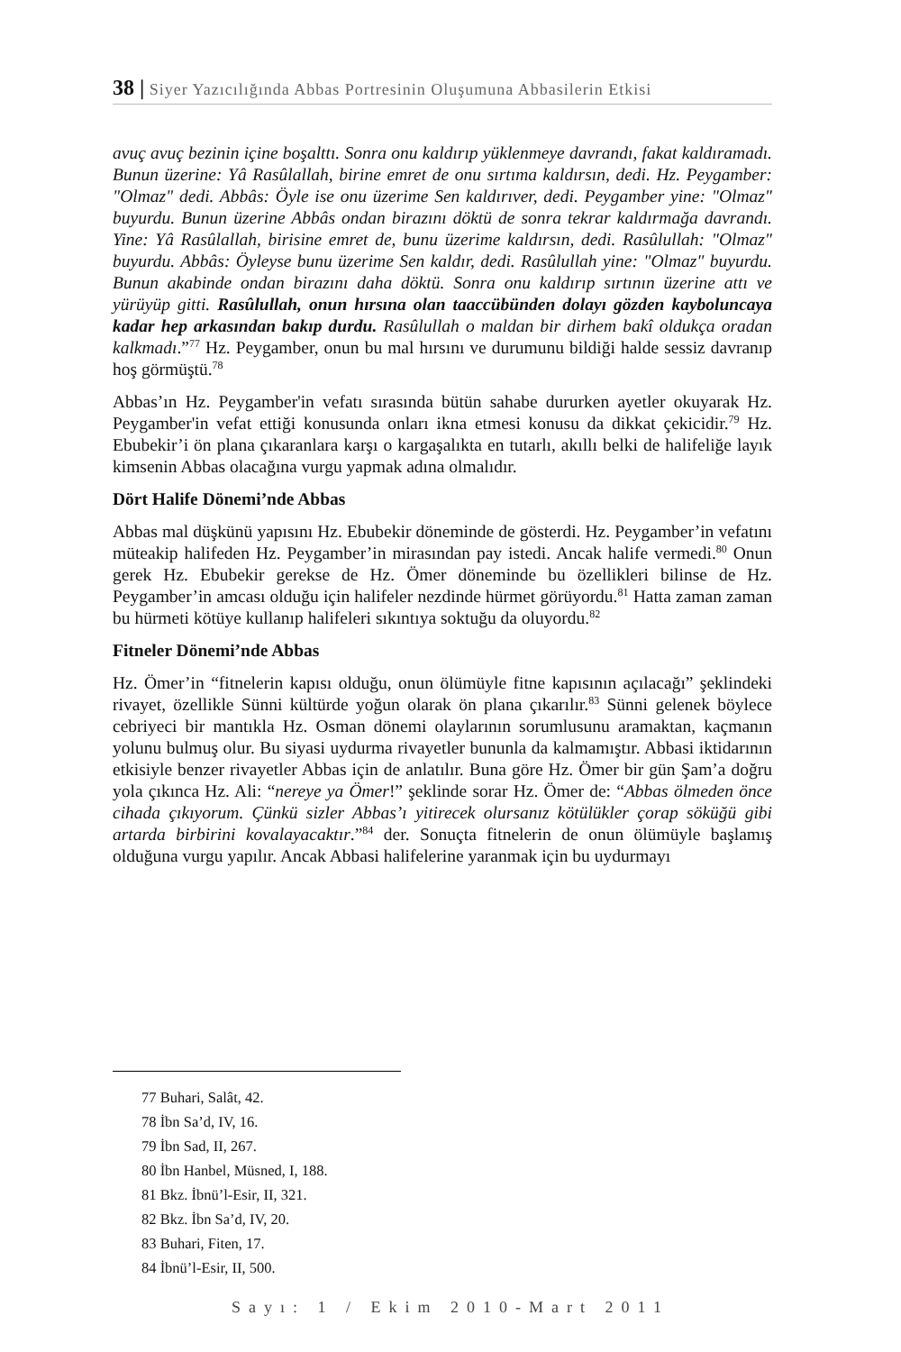38 | Siyer Yazıcılığında Abbas Portresinin Oluşumuna Abbasilerin Etkisi
avuç avuç bezinin içine boşalttı. Sonra onu kaldırıp yüklenmeye davrandı, fakat kaldıramadı. Bunun üzerine: Yâ Rasûlallah, birine emret de onu sırtıma kaldırsın, dedi. Hz. Peygamber: "Olmaz" dedi. Abbâs: Öyle ise onu üzerime Sen kaldırıver, dedi. Peygamber yine: "Olmaz" buyurdu. Bunun üzerine Abbâs ondan birazını döktü de sonra tekrar kaldırmağa davrandı. Yine: Yâ Rasûlallah, birisine emret de, bunu üzerime kaldırsın, dedi. Rasûlullah: "Olmaz" buyurdu. Abbâs: Öyleyse bunu üzerime Sen kaldır, dedi. Rasûlullah yine: "Olmaz" buyurdu. Bunun akabinde ondan birazını daha döktü. Sonra onu kaldırıp sırtının üzerine attı ve yürüyüp gitti. Rasûlullah, onun hırsına olan taaccübünden dolayı gözden kayboluncaya kadar hep arkasından bakıp durdu. Rasûlullah o maldan bir dirhem bakî oldukça oradan kalkmadı.”<sup>77</sup> Hz. Peygamber, onun bu mal hırsını ve durumunu bildiği halde sessiz davranıp hoş görmüştü.<sup>78</sup>
Abbas’ın Hz. Peygamber'in vefatı sırasında bütün sahabe dururken ayetler okuyarak Hz. Peygamber'in vefat ettiği konusunda onları ikna etmesi konusu da dikkat çekicidir.<sup>79</sup> Hz. Ebubekir’i ön plana çıkaranlara karşı o kargaşalıkta en tutarlı, akıllı belki de halifeliğe layık kimsenin Abbas olacağına vurgu yapmak adına olmalıdır.
Dört Halife Dönemi’nde Abbas
Abbas mal düşkünü yapısını Hz. Ebubekir döneminde de gösterdi. Hz. Peygamber’in vefatını müteakip halifeden Hz. Peygamber’in mirasından pay istedi. Ancak halife vermedi.<sup>80</sup> Onun gerek Hz. Ebubekir gerekse de Hz. Ömer döneminde bu özellikleri bilinse de Hz. Peygamber’in amcası olduğu için halifeler nezdinde hürmet görüyordu.<sup>81</sup> Hatta zaman zaman bu hürmeti kötüye kullanıp halifeleri sıkıntıya soktuğu da oluyordu.<sup>82</sup>
Fitneler Dönemi’nde Abbas
Hz. Ömer’in “fitnelerin kapısı olduğu, onun ölümüyle fitne kapısının açılacağı” şeklindeki rivayet, özellikle Sünni kültürde yoğun olarak ön plana çıkarılır.<sup>83</sup> Sünni gelenek böylece cebriyeci bir mantıkla Hz. Osman dönemi olaylarının sorumlusunu aramaktan, kaçmanın yolunu bulmuş olur. Bu siyasi uydurma rivayetler bununla da kalmamıştır. Abbasi iktidarının etkisiyle benzer rivayetler Abbas için de anlatılır. Buna göre Hz. Ömer bir gün Şam’a doğru yola çıkınca Hz. Ali: “nereye ya Ömer!” şeklinde sorar Hz. Ömer de: “Abbas ölmeden önce cihada çıkıyorum. Çünkü sizler Abbas’ı yitirecek olursanız kötülükler çorap söküğü gibi artarda birbirini kovalayacaktır.”<sup>84</sup> der. Sonuçta fitnelerin de onun ölümüyle başlamış olduğuna vurgu yapılır. Ancak Abbasi halifelerine yaranmak için bu uydurmayı
77 Buhari, Salât, 42.
78 İbn Sa’d, IV, 16.
79 İbn Sad, II, 267.
80 İbn Hanbel, Müsned, I, 188.
81 Bkz. İbnü’l-Esir, II, 321.
82 Bkz. İbn Sa’d, IV, 20.
83 Buhari, Fiten, 17.
84 İbnü’l-Esir, II, 500.
Sayı: 1 / Ekim 2010-Mart 2011